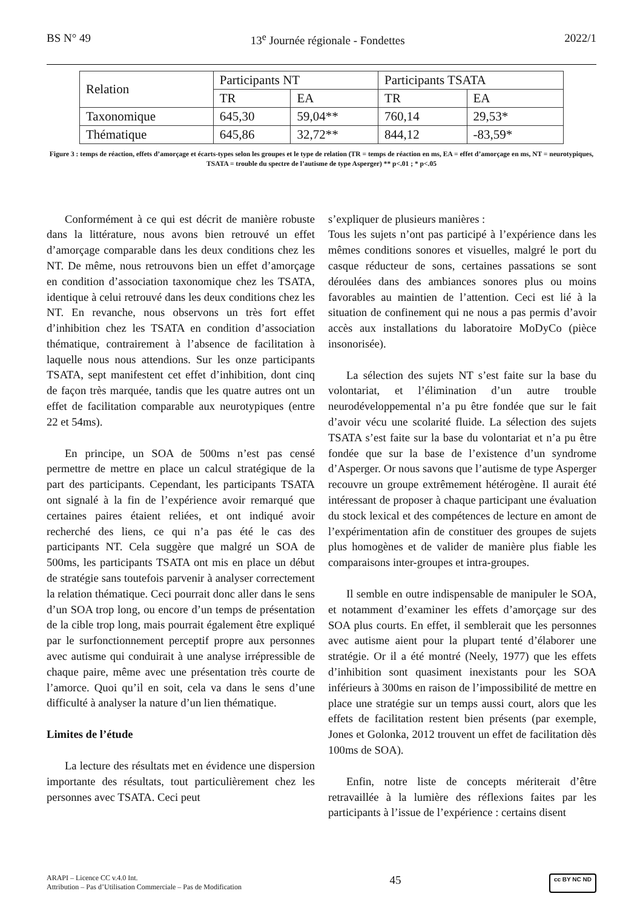BS N° 49 13<sup>e</sup> Journée régionale - Fondettes 2022/1
| Relation | Participants NT | | Participants TSATA | |
| | TR | EA | TR | EA |
| Taxonomique | 645,30 | 59,04** | 760,14 | 29,53* |
| Thématique | 645,86 | 32,72** | 844,12 | -83,59* |
Figure 3 : temps de réaction, effets d’amorçage et écarts-types selon les groupes et le type de relation (TR = temps de réaction en ms, EA = effet d’amorçage en ms, NT = neurotypiques, TSATA = trouble du spectre de l’autisme de type Asperger) ** p<.01 ; * p<.05
Conformément à ce qui est décrit de manière robuste dans la littérature, nous avons bien retrouvé un effet d’amorçage comparable dans les deux conditions chez les NT. De même, nous retrouvons bien un effet d’amorçage en condition d’association taxonomique chez les TSATA, identique à celui retrouvé dans les deux conditions chez les NT. En revanche, nous observons un très fort effet d’inhibition chez les TSATA en condition d’association thématique, contrairement à l’absence de facilitation à laquelle nous nous attendions. Sur les onze participants TSATA, sept manifestent cet effet d’inhibition, dont cinq de façon très marquée, tandis que les quatre autres ont un effet de facilitation comparable aux neurotypiques (entre 22 et 54ms).
En principe, un SOA de 500ms n’est pas censé permettre de mettre en place un calcul stratégique de la part des participants. Cependant, les participants TSATA ont signalé à la fin de l’expérience avoir remarqué que certaines paires étaient reliées, et ont indiqué avoir recherché des liens, ce qui n’a pas été le cas des participants NT. Cela suggère que malgré un SOA de 500ms, les participants TSATA ont mis en place un début de stratégie sans toutefois parvenir à analyser correctement la relation thématique. Ceci pourrait donc aller dans le sens d’un SOA trop long, ou encore d’un temps de présentation de la cible trop long, mais pourrait également être expliqué par le surfonctionnement perceptif propre aux personnes avec autisme qui conduirait à une analyse irrépressible de chaque paire, même avec une présentation très courte de l’amorce. Quoi qu’il en soit, cela va dans le sens d’une difficulté à analyser la nature d’un lien thématique.
Limites de l’étude
La lecture des résultats met en évidence une dispersion importante des résultats, tout particulièrement chez les personnes avec TSATA. Ceci peut
s’expliquer de plusieurs manières :
Tous les sujets n’ont pas participé à l’expérience dans les mêmes conditions sonores et visuelles, malgré le port du casque réducteur de sons, certaines passations se sont déroulées dans des ambiances sonores plus ou moins favorables au maintien de l’attention. Ceci est lié à la situation de confinement qui ne nous a pas permis d’avoir accès aux installations du laboratoire MoDyCo (pièce insonorisée).
La sélection des sujets NT s’est faite sur la base du volontariat, et l’élimination d’un autre trouble neurodéveloppemental n’a pu être fondée que sur le fait d’avoir vécu une scolarité fluide. La sélection des sujets TSATA s’est faite sur la base du volontariat et n’a pu être fondée que sur la base de l’existence d’un syndrome d’Asperger. Or nous savons que l’autisme de type Asperger recouvre un groupe extrêmement hétérogène. Il aurait été intéressant de proposer à chaque participant une évaluation du stock lexical et des compétences de lecture en amont de l’expérimentation afin de constituer des groupes de sujets plus homogènes et de valider de manière plus fiable les comparaisons inter-groupes et intra-groupes.
Il semble en outre indispensable de manipuler le SOA, et notamment d’examiner les effets d’amorçage sur des SOA plus courts. En effet, il semblerait que les personnes avec autisme aient pour la plupart tenté d’élaborer une stratégie. Or il a été montré (Neely, 1977) que les effets d’inhibition sont quasiment inexistants pour les SOA inférieurs à 300ms en raison de l’impossibilité de mettre en place une stratégie sur un temps aussi court, alors que les effets de facilitation restent bien présents (par exemple, Jones et Golonka, 2012 trouvent un effet de facilitation dès 100ms de SOA).
Enfin, notre liste de concepts mériterait d’être retravaillée à la lumière des réflexions faites par les participants à l’issue de l’expérience : certains disent
ARAPI – Licence CC v.4.0 Int.
Attribution – Pas d’Utilisation Commerciale – Pas de Modification
45
cc BY NC ND